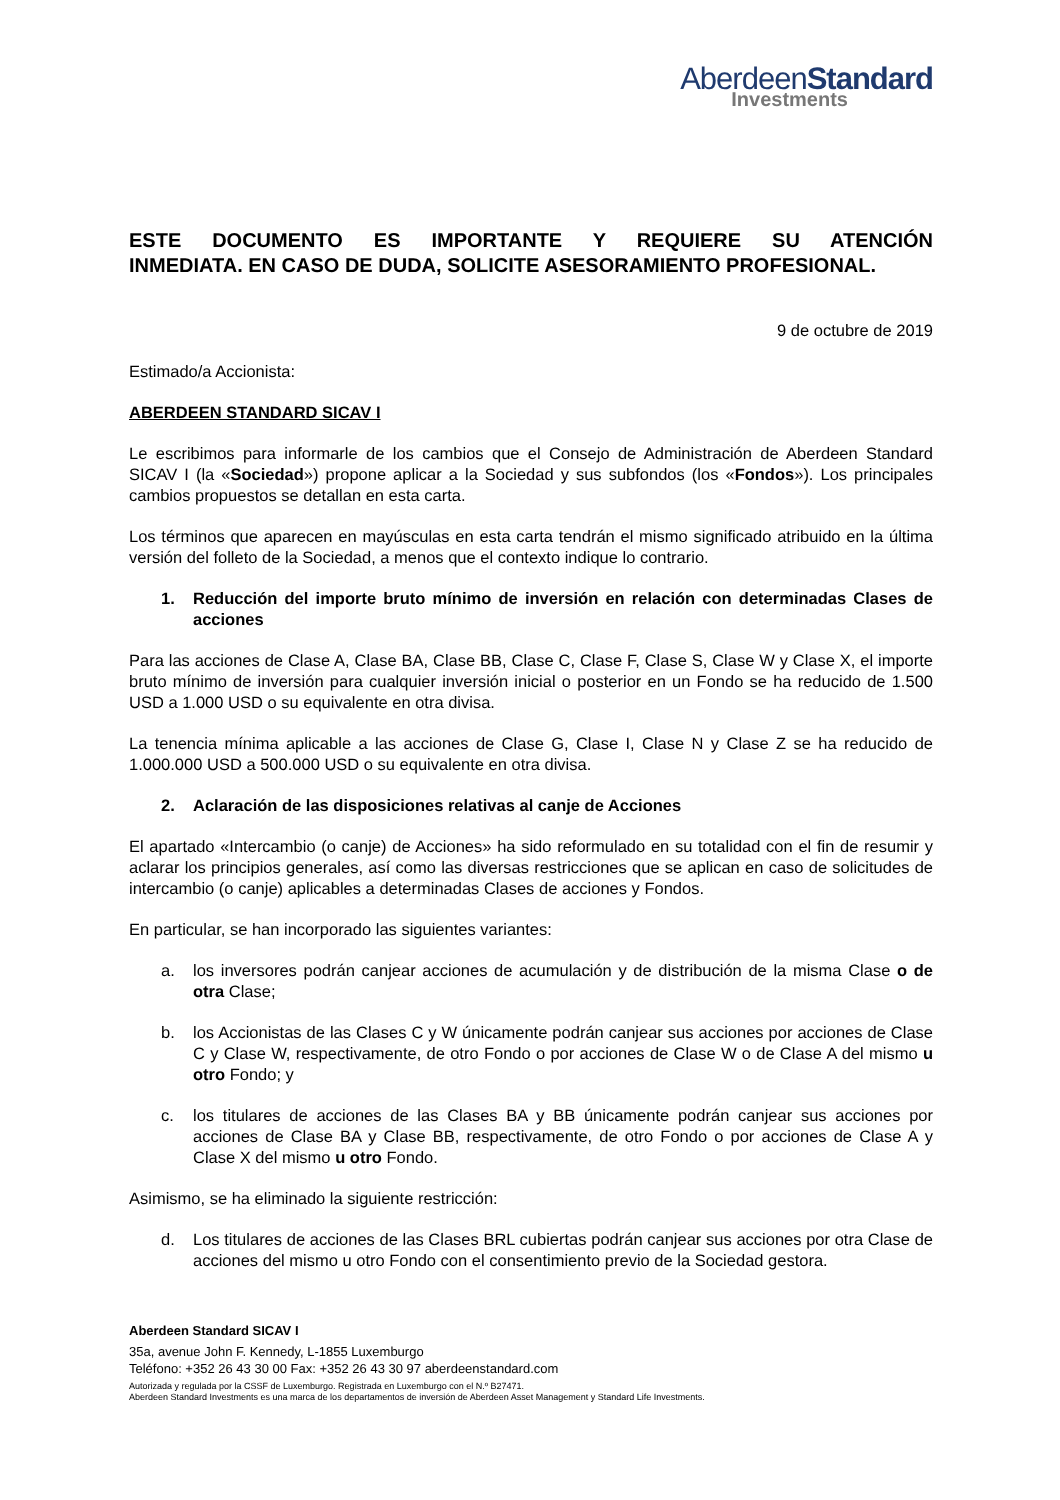AberdeenStandard
Investments
ESTE DOCUMENTO ES IMPORTANTE Y REQUIERE SU ATENCIÓN
INMEDIATA. EN CASO DE DUDA, SOLICITE ASESORAMIENTO PROFESIONAL.
9 de octubre de 2019
Estimado/a Accionista:
ABERDEEN STANDARD SICAV I
Le escribimos para informarle de los cambios que el Consejo de Administración de Aberdeen Standard SICAV I (la «Sociedad») propone aplicar a la Sociedad y sus subfondos (los «Fondos»). Los principales cambios propuestos se detallan en esta carta.
Los términos que aparecen en mayúsculas en esta carta tendrán el mismo significado atribuido en la última versión del folleto de la Sociedad, a menos que el contexto indique lo contrario.
1. Reducción del importe bruto mínimo de inversión en relación con determinadas Clases de acciones
Para las acciones de Clase A, Clase BA, Clase BB, Clase C, Clase F, Clase S, Clase W y Clase X, el importe bruto mínimo de inversión para cualquier inversión inicial o posterior en un Fondo se ha reducido de 1.500 USD a 1.000 USD o su equivalente en otra divisa.
La tenencia mínima aplicable a las acciones de Clase G, Clase I, Clase N y Clase Z se ha reducido de 1.000.000 USD a 500.000 USD o su equivalente en otra divisa.
2. Aclaración de las disposiciones relativas al canje de Acciones
El apartado «Intercambio (o canje) de Acciones» ha sido reformulado en su totalidad con el fin de resumir y aclarar los principios generales, así como las diversas restricciones que se aplican en caso de solicitudes de intercambio (o canje) aplicables a determinadas Clases de acciones y Fondos.
En particular, se han incorporado las siguientes variantes:
a. los inversores podrán canjear acciones de acumulación y de distribución de la misma Clase o de otra Clase;
b. los Accionistas de las Clases C y W únicamente podrán canjear sus acciones por acciones de Clase C y Clase W, respectivamente, de otro Fondo o por acciones de Clase W o de Clase A del mismo u otro Fondo; y
c. los titulares de acciones de las Clases BA y BB únicamente podrán canjear sus acciones por acciones de Clase BA y Clase BB, respectivamente, de otro Fondo o por acciones de Clase A y Clase X del mismo u otro Fondo.
Asimismo, se ha eliminado la siguiente restricción:
d. Los titulares de acciones de las Clases BRL cubiertas podrán canjear sus acciones por otra Clase de acciones del mismo u otro Fondo con el consentimiento previo de la Sociedad gestora.
Aberdeen Standard SICAV I
35a, avenue John F. Kennedy, L-1855 Luxemburgo
Teléfono: +352 26 43 30 00 Fax: +352 26 43 30 97 aberdeenstandard.com
Autorizada y regulada por la CSSF de Luxemburgo. Registrada en Luxemburgo con el N.º B27471.
Aberdeen Standard Investments es una marca de los departamentos de inversión de Aberdeen Asset Management y Standard Life Investments.